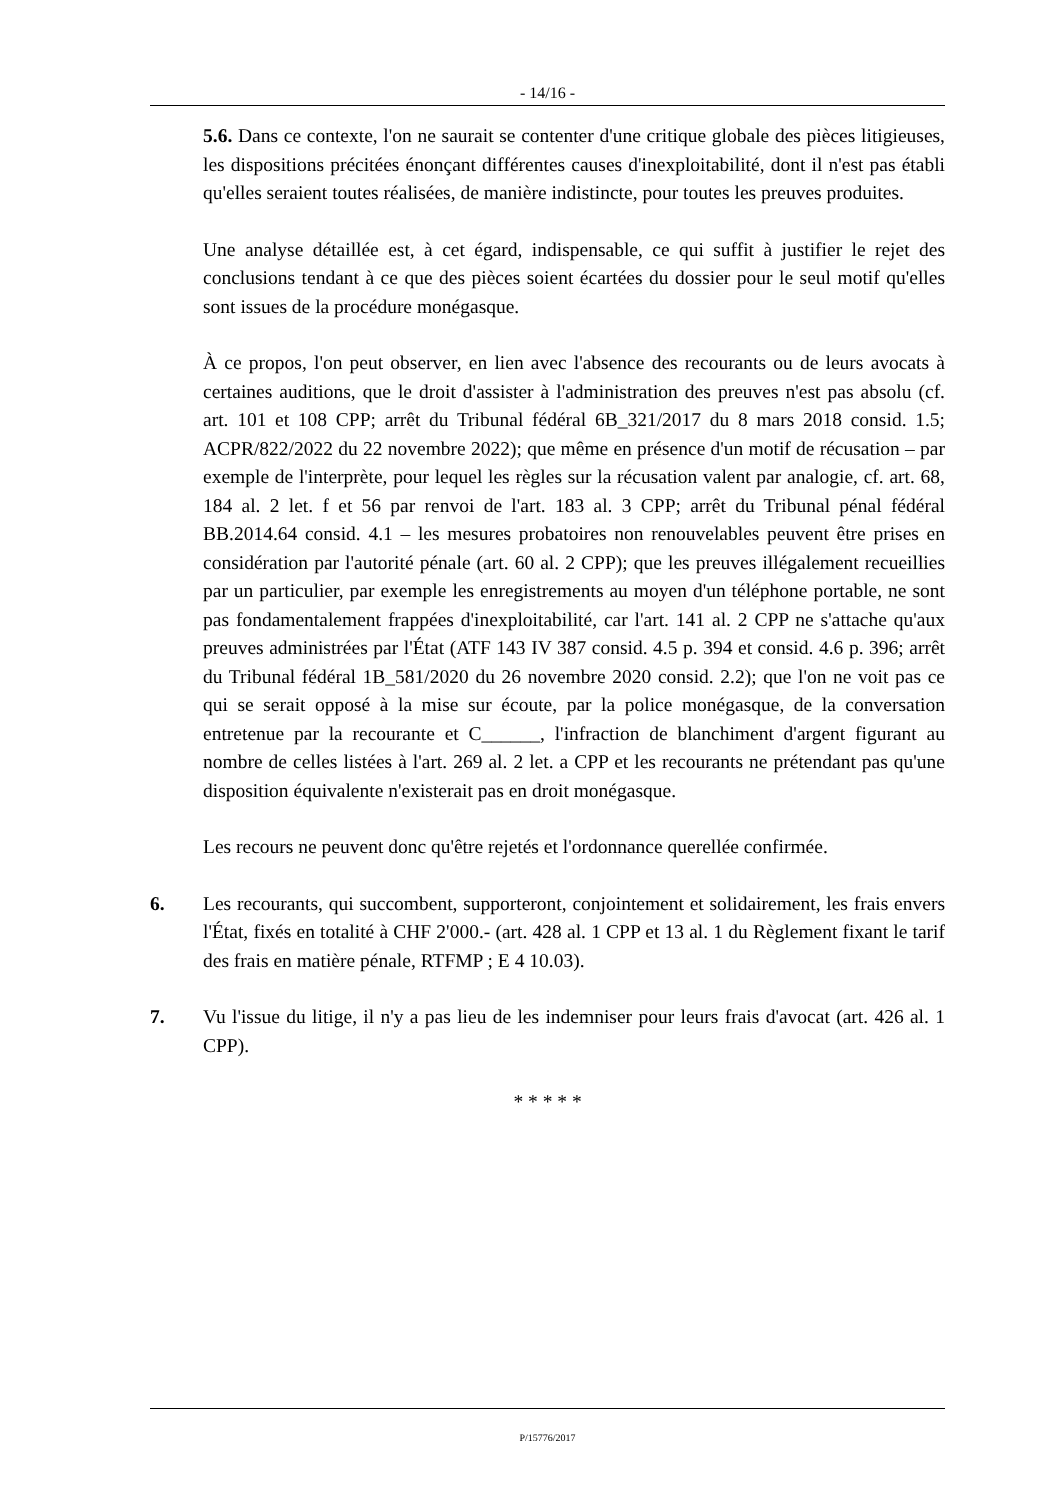- 14/16 -
5.6. Dans ce contexte, l'on ne saurait se contenter d'une critique globale des pièces litigieuses, les dispositions précitées énonçant différentes causes d'inexploitabilité, dont il n'est pas établi qu'elles seraient toutes réalisées, de manière indistincte, pour toutes les preuves produites.
Une analyse détaillée est, à cet égard, indispensable, ce qui suffit à justifier le rejet des conclusions tendant à ce que des pièces soient écartées du dossier pour le seul motif qu'elles sont issues de la procédure monégasque.
À ce propos, l'on peut observer, en lien avec l'absence des recourants ou de leurs avocats à certaines auditions, que le droit d'assister à l'administration des preuves n'est pas absolu (cf. art. 101 et 108 CPP; arrêt du Tribunal fédéral 6B_321/2017 du 8 mars 2018 consid. 1.5; ACPR/822/2022 du 22 novembre 2022); que même en présence d'un motif de récusation – par exemple de l'interprète, pour lequel les règles sur la récusation valent par analogie, cf. art. 68, 184 al. 2 let. f et 56 par renvoi de l'art. 183 al. 3 CPP; arrêt du Tribunal pénal fédéral BB.2014.64 consid. 4.1 – les mesures probatoires non renouvelables peuvent être prises en considération par l'autorité pénale (art. 60 al. 2 CPP); que les preuves illégalement recueillies par un particulier, par exemple les enregistrements au moyen d'un téléphone portable, ne sont pas fondamentalement frappées d'inexploitabilité, car l'art. 141 al. 2 CPP ne s'attache qu'aux preuves administrées par l'État (ATF 143 IV 387 consid. 4.5 p. 394 et consid. 4.6 p. 396; arrêt du Tribunal fédéral 1B_581/2020 du 26 novembre 2020 consid. 2.2); que l'on ne voit pas ce qui se serait opposé à la mise sur écoute, par la police monégasque, de la conversation entretenue par la recourante et C______, l'infraction de blanchiment d'argent figurant au nombre de celles listées à l'art. 269 al. 2 let. a CPP et les recourants ne prétendant pas qu'une disposition équivalente n'existerait pas en droit monégasque.
Les recours ne peuvent donc qu'être rejetés et l'ordonnance querellée confirmée.
6. Les recourants, qui succombent, supporteront, conjointement et solidairement, les frais envers l'État, fixés en totalité à CHF 2'000.- (art. 428 al. 1 CPP et 13 al. 1 du Règlement fixant le tarif des frais en matière pénale, RTFMP ; E 4 10.03).
7. Vu l'issue du litige, il n'y a pas lieu de les indemniser pour leurs frais d'avocat (art. 426 al. 1 CPP).
* * * * *
P/15776/2017